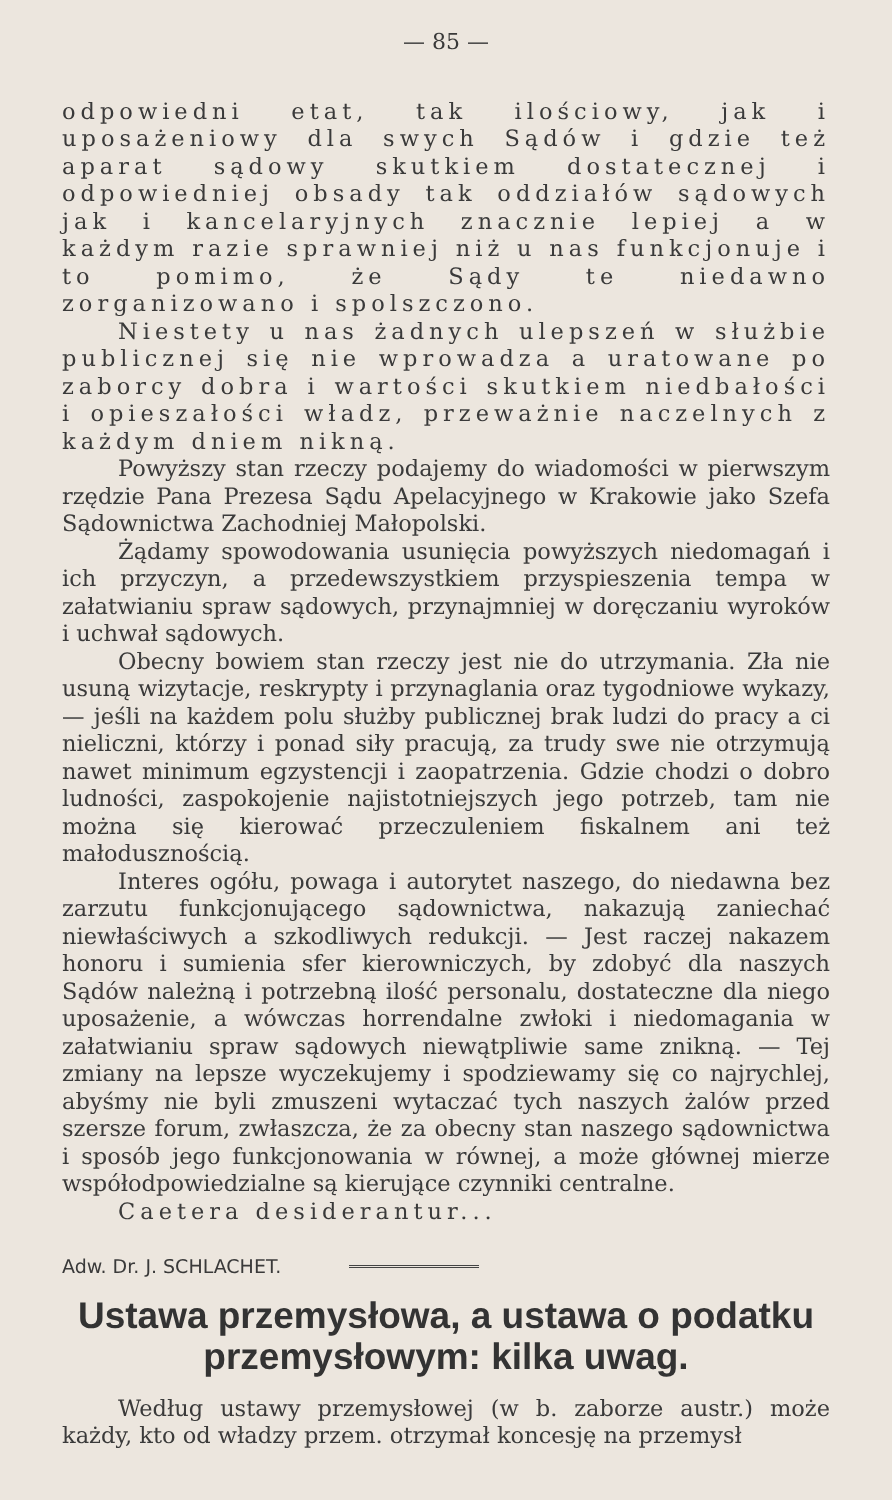— 85 —
odpowiedni etat, tak ilościowy, jak i uposażeniowy dla swych Sądów i gdzie też aparat sądowy skutkiem dostatecznej i odpowiedniej obsady tak oddziałów sądowych jak i kancelaryjnych znacznie lepiej a w każdym razie sprawniej niż u nas funkcjonuje i to pomimo, że Sądy te niedawno zorganizowano i spolszczono.
Niestety u nas żadnych ulepszeń w służbie publicznej się nie wprowadza a uratowane po zaborcy dobra i wartości skutkiem niedbałości i opieszałości władz, przeważnie naczelnych z każdym dniem nikną.
Powyższy stan rzeczy podajemy do wiadomości w pierwszym rzędzie Pana Prezesa Sądu Apelacyjnego w Krakowie jako Szefa Sądownictwa Zachodniej Małopolski.
Żądamy spowodowania usunięcia powyższych niedomagań i ich przyczyn, a przedewszystkiem przyspieszenia tempa w załatwianiu spraw sądowych, przynajmniej w doręczaniu wyroków i uchwał sądowych.
Obecny bowiem stan rzeczy jest nie do utrzymania. Zła nie usuną wizytacje, reskrypty i przynaglania oraz tygodniowe wykazy, — jeśli na każdem polu służby publicznej brak ludzi do pracy a ci nieliczni, którzy i ponad siły pracują, za trudy swe nie otrzymują nawet minimum egzystencji i zaopatrzenia. Gdzie chodzi o dobro ludności, zaspokojenie najistotniejszych jego potrzeb, tam nie można się kierować przeczuleniem fiskalnem ani też małodusznością.
Interes ogółu, powaga i autorytet naszego, do niedawna bez zarzutu funkcjonującego sądownictwa, nakazują zaniechać niewłaściwych a szkodliwych redukcji. — Jest raczej nakazem honoru i sumienia sfer kierowniczych, by zdobyć dla naszych Sądów należną i potrzebną ilość personalu, dostateczne dla niego uposażenie, a wówczas horrendalne zwłoki i niedomagania w załatwianiu spraw sądowych niewątpliwie same znikną. — Tej zmiany na lepsze wyczekujemy i spodziewamy się co najrychlej, abyśmy nie byli zmuszeni wytaczać tych naszych żalów przed szersze forum, zwłaszcza, że za obecny stan naszego sądownictwa i sposób jego funkcjonowania w równej, a może głównej mierze współodpowiedzialne są kierujące czynniki centralne.
Caetera desiderantur...
Adw. Dr. J. SCHLACHET.
Ustawa przemysłowa, a ustawa o podatku przemysłowym: kilka uwag.
Według ustawy przemysłowej (w b. zaborze austr.) może każdy, kto od władzy przem. otrzymał koncesję na przemysł